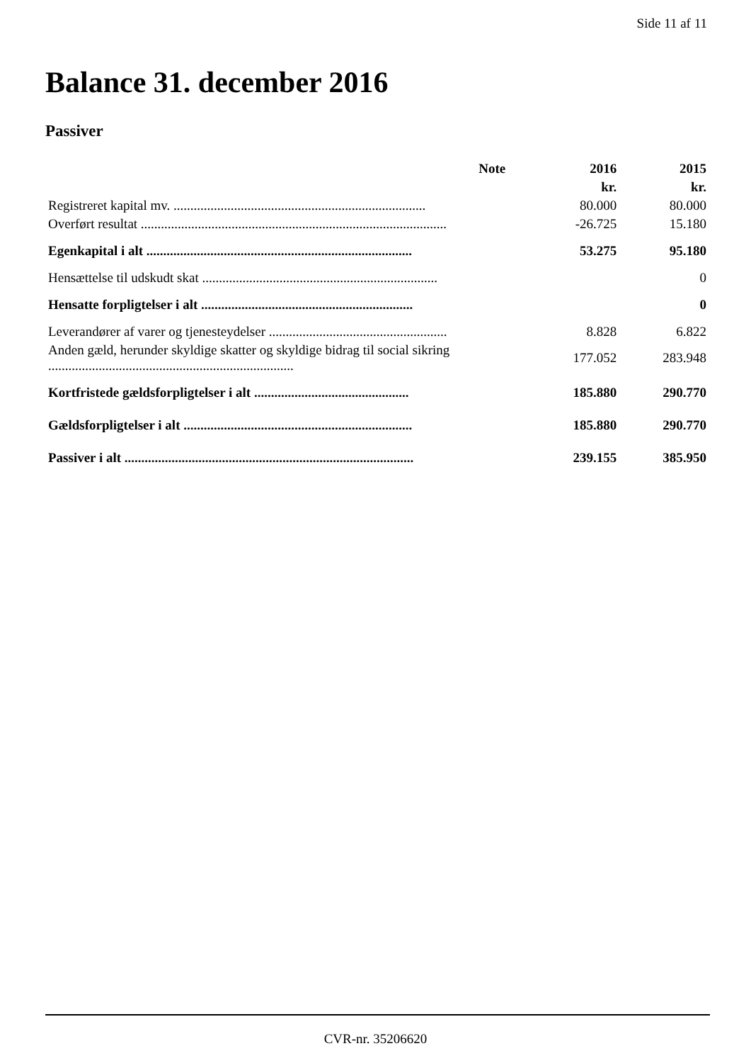Side 11 af 11
Balance 31. december 2016
Passiver
| | Note | 2016 | 2015 |
| --- | --- | --- | --- |
| | | kr. | kr. |
| Registreret kapital mv. ........................................................................... | | 80.000 | 80.000 |
| Overført resultat ........................................................................................... | | -26.725 | 15.180 |
| Egenkapital i alt ............................................................................... | | 53.275 | 95.180 |
| Hensættelse til udskudt skat ...................................................................... | | | 0 |
| Hensatte forpligtelser i alt ............................................................... | | | 0 |
| Leverandører af varer og tjenesteydelser ..................................................... | | 8.828 | 6.822 |
| Anden gæld, herunder skyldige skatter og skyldige bidrag til social sikring ......................................................................... | | 177.052 | 283.948 |
| Kortfristede gældsforpligtelser i alt .............................................. | | 185.880 | 290.770 |
| Gældsforpligtelser i alt .................................................................... | | 185.880 | 290.770 |
| Passiver i alt ...................................................................................... | | 239.155 | 385.950 |
CVR-nr. 35206620